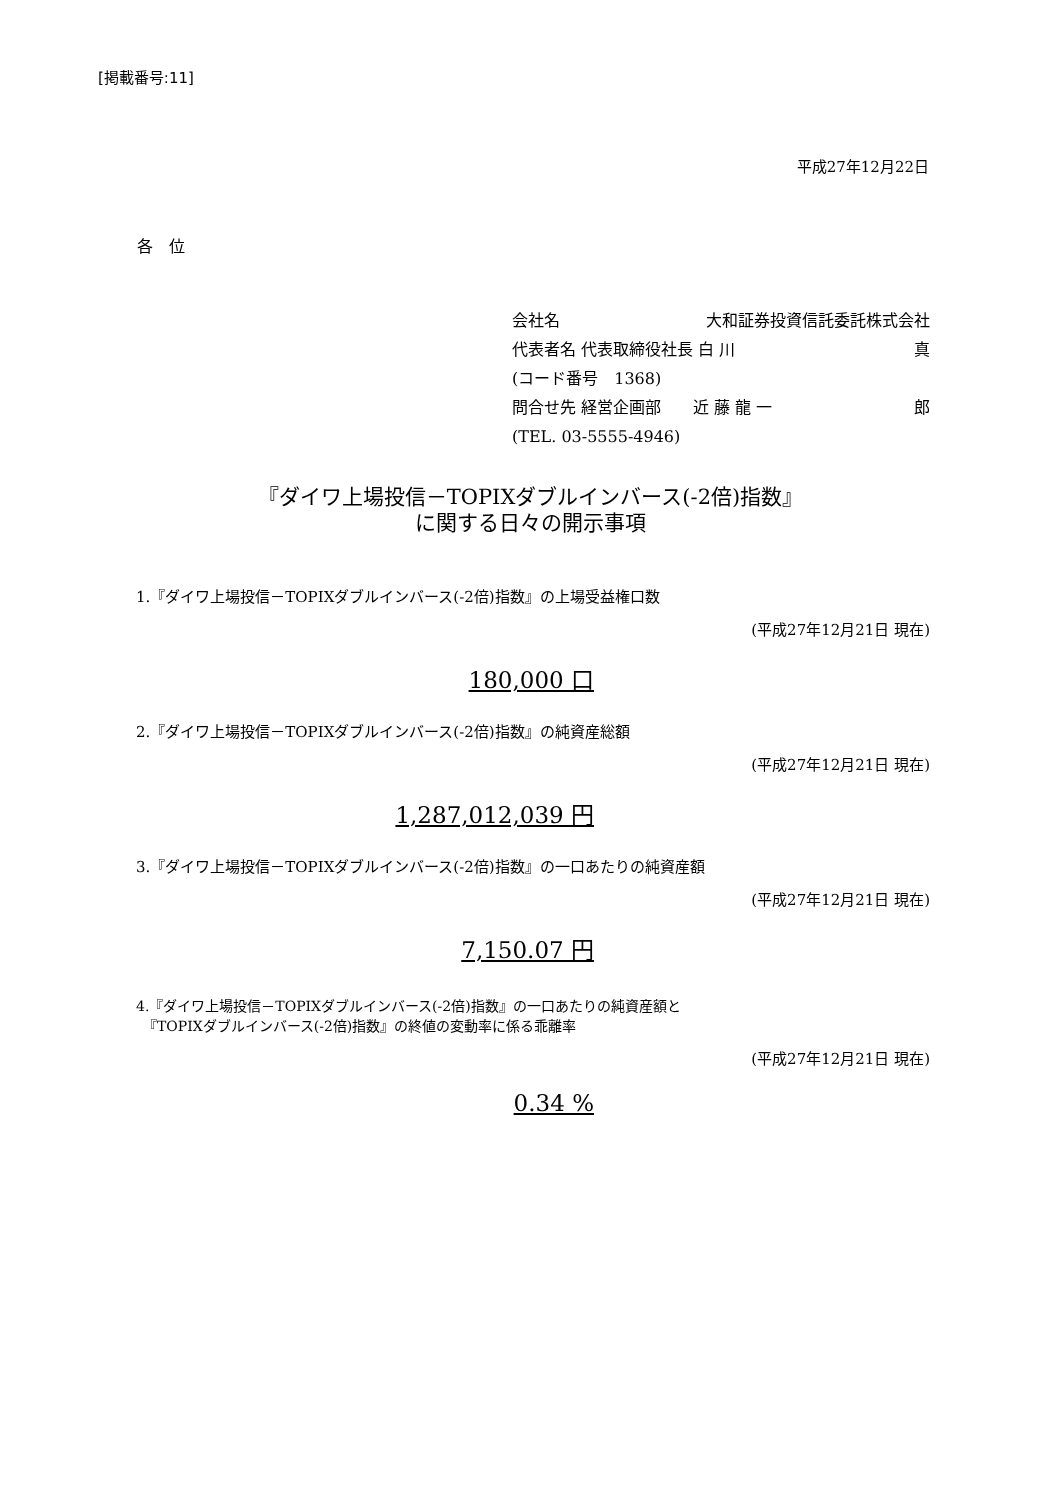[掲載番号:11]
平成27年12月22日
各　位
会社名 大和証券投資信託委託株式会社
代表者名 代表取締役社長 白 川 真
(コード番号　1368)
問合せ先 経営企画部　　近 藤 龍 一 郎
(TEL. 03-5555-4946)
『ダイワ上場投信－TOPIXダブルインバース(-2倍)指数』
に関する日々の開示事項
1.『ダイワ上場投信－TOPIXダブルインバース(-2倍)指数』の上場受益権口数
(平成27年12月21日 現在)
180,000 口
2.『ダイワ上場投信－TOPIXダブルインバース(-2倍)指数』の純資産総額
(平成27年12月21日 現在)
1,287,012,039 円
3.『ダイワ上場投信－TOPIXダブルインバース(-2倍)指数』の一口あたりの純資産額
(平成27年12月21日 現在)
7,150.07 円
4.『ダイワ上場投信－TOPIXダブルインバース(-2倍)指数』の一口あたりの純資産額と
　『TOPIXダブルインバース(-2倍)指数』の終値の変動率に係る乖離率
(平成27年12月21日 現在)
0.34 %